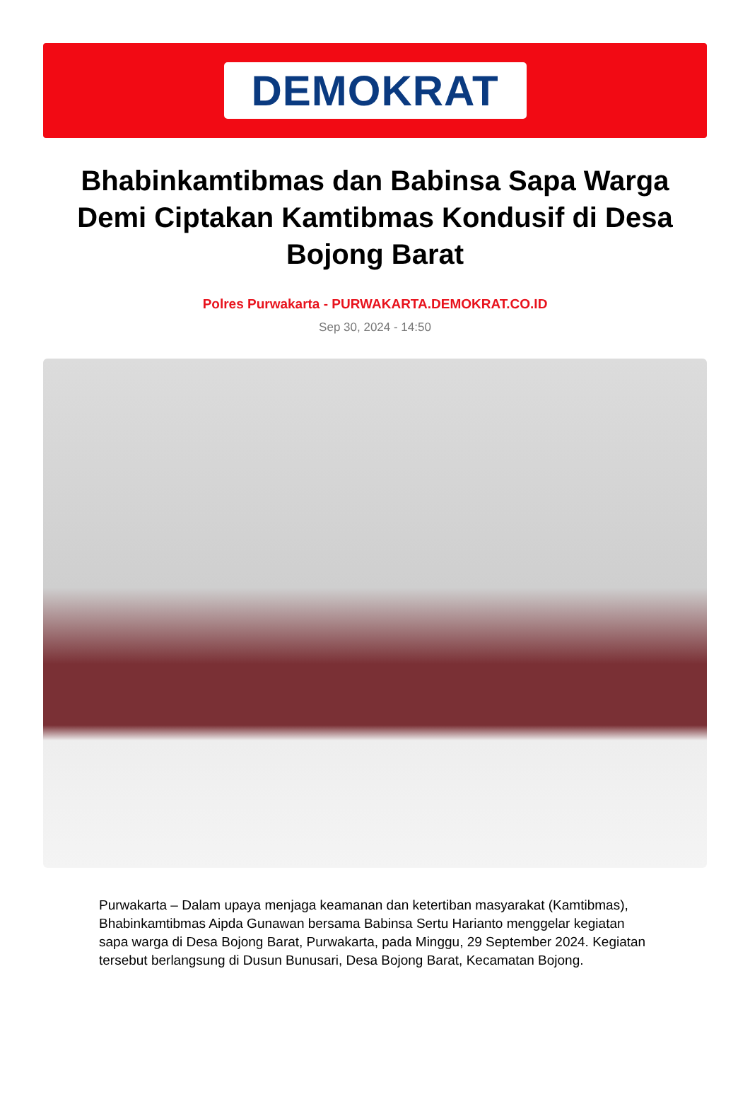DEMOKRAT
Bhabinkamtibmas dan Babinsa Sapa Warga Demi Ciptakan Kamtibmas Kondusif di Desa Bojong Barat
Polres Purwakarta - PURWAKARTA.DEMOKRAT.CO.ID
Sep 30, 2024 - 14:50
Purwakarta – Dalam upaya menjaga keamanan dan ketertiban masyarakat (Kamtibmas), Bhabinkamtibmas Aipda Gunawan bersama Babinsa Sertu Harianto menggelar kegiatan sapa warga di Desa Bojong Barat, Purwakarta, pada Minggu, 29 September 2024. Kegiatan tersebut berlangsung di Dusun Bunusari, Desa Bojong Barat, Kecamatan Bojong.